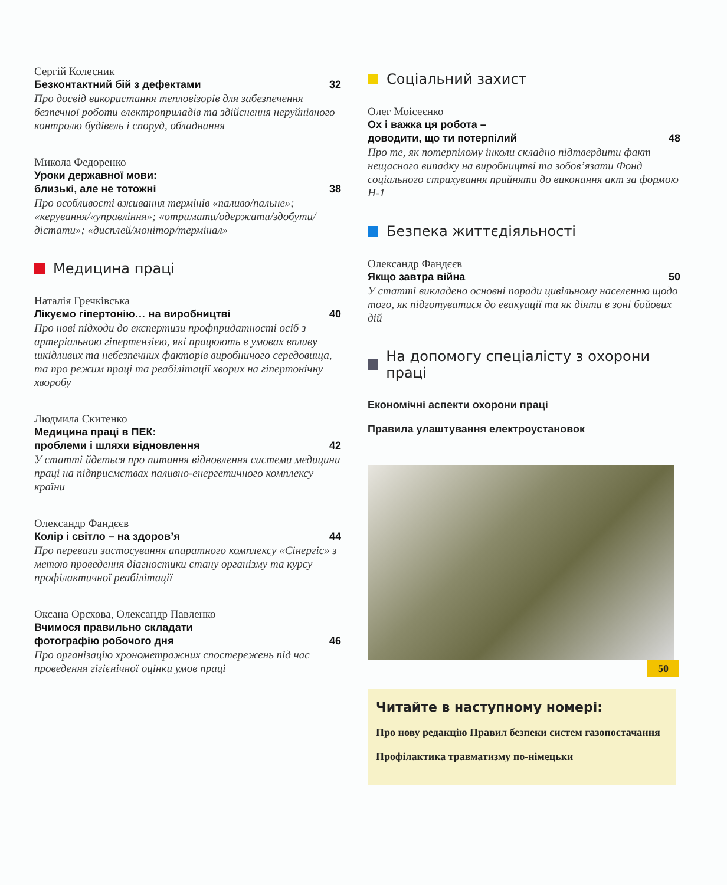Сергій Колесник
Безконтактний бій з дефектами 32
Про досвід використання тепловізорів для забезпечення безпечної роботи електроприладів та здійснення неруйнівного контролю будівель і споруд, обладнання
Микола Федоренко
Уроки державної мови:
близькі, але не тотожні 38
Про особливості вживання термінів «паливо/пальне»; «керування/«управління»; «отримати/одержати/здобути/дістати»; «дисплей/монітор/термінал»
Медицина праці
Наталія Гречківська
Лікуємо гіпертонію… на виробництві 40
Про нові підходи до експертизи профпридатності осіб з артеріальною гіпертензією, які працюють в умовах впливу шкідливих та небезпечних факторів виробничого середовища, та про режим праці та реабілітації хворих на гіпертонічну хворобу
Людмила Скитенко
Медицина праці в ПЕК:
проблеми і шляхи відновлення 42
У статті йдеться про питання відновлення системи медицини праці на підприємствах паливно-енергетичного комплексу країни
Олександр Фандєєв
Колір і світло – на здоров’я 44
Про переваги застосування апаратного комплексу «Сінергіс» з метою проведення діагностики стану організму та курсу профілактичної реабілітації
Оксана Орєхова, Олександр Павленко
Вчимося правильно складати
фотографію робочого дня 46
Про організацію хронометражних спостережень під час проведення гігієнічної оцінки умов праці
Соціальний захист
Олег Моісеєнко
Ох і важка ця робота –
доводити, що ти потерпілий 48
Про те, як потерпілому інколи складно підтвердити факт нещасного випадку на виробництві та зобов’язати Фонд соціального страхування прийняти до виконання акт за формою Н-1
Безпека життєдіяльності
Олександр Фандєєв
Якщо завтра війна 50
У статті викладено основні поради цивільному населенню щодо того, як підготуватися до евакуації та як діяти в зоні бойових дій
На допомогу спеціалісту з охорони праці
Економічні аспекти охорони праці
Правила улаштування електроустановок
50
Читайте в наступному номері:
Про нову редакцію Правил безпеки систем газопостачання
Профілактика травматизму по-німецьки